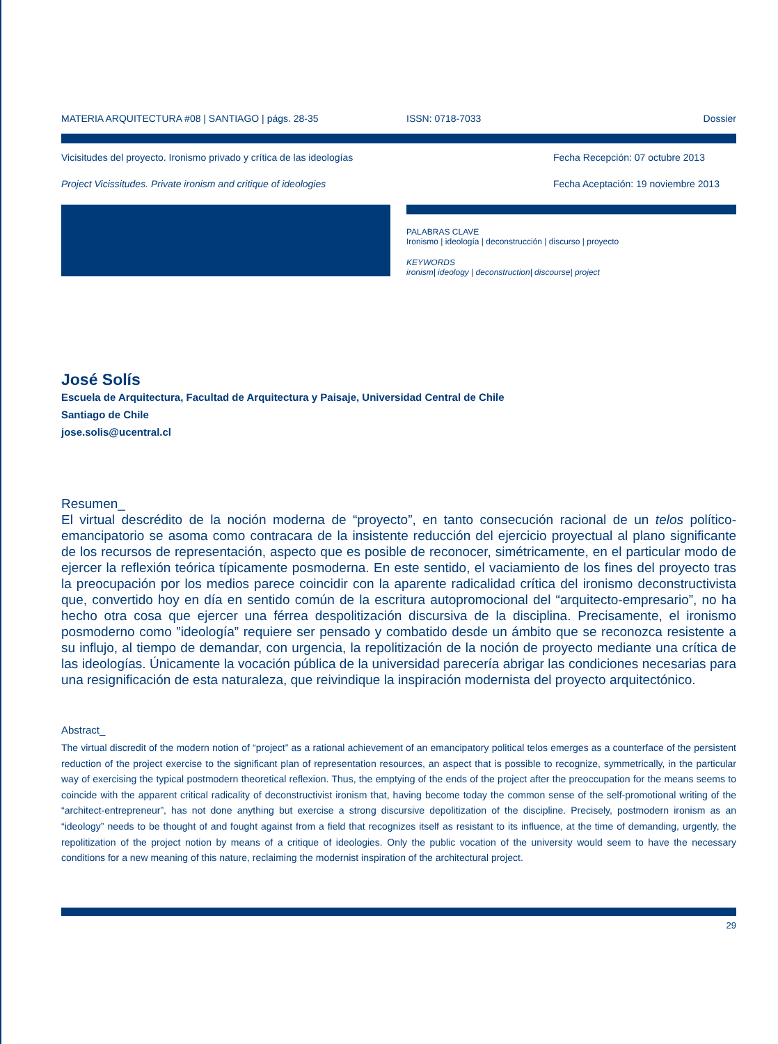MATERIA ARQUITECTURA #08 | SANTIAGO | págs. 28-35 ISSN: 0718-7033 Dossier
Vicisitudes del proyecto. Ironismo privado y crítica de las ideologías Fecha Recepción: 07 octubre 2013
Project Vicissitudes. Private ironism and critique of ideologies Fecha Aceptación: 19 noviembre 2013
PALABRAS CLAVE
Ironismo | ideología | deconstrucción | discurso | proyecto
KEYWORDS
ironism| ideology | deconstruction| discourse| project
José Solís
Escuela de Arquitectura, Facultad de Arquitectura y Paisaje, Universidad Central de Chile
Santiago de Chile
jose.solis@ucentral.cl
Resumen_
El virtual descrédito de la noción moderna de “proyecto”, en tanto consecución racional de un telos político-emancipatorio se asoma como contracara de la insistente reducción del ejercicio proyectual al plano significante de los recursos de representación, aspecto que es posible de reconocer, simétricamente, en el particular modo de ejercer la reflexión teórica típicamente posmoderna. En este sentido, el vaciamiento de los fines del proyecto tras la preocupación por los medios parece coincidir con la aparente radicalidad crítica del ironismo deconstructivista que, convertido hoy en día en sentido común de la escritura autopromocional del “arquitecto-empresario”, no ha hecho otra cosa que ejercer una férrea despolitización discursiva de la disciplina. Precisamente, el ironismo posmoderno como ”ideología” requiere ser pensado y combatido desde un ámbito que se reconozca resistente a su influjo, al tiempo de demandar, con urgencia, la repolitización de la noción de proyecto mediante una crítica de las ideologías. Únicamente la vocación pública de la universidad parecería abrigar las condiciones necesarias para una resignificación de esta naturaleza, que reivindique la inspiración modernista del proyecto arquitectónico.
Abstract_
The virtual discredit of the modern notion of “project” as a rational achievement of an emancipatory political telos emerges as a counterface of the persistent reduction of the project exercise to the significant plan of representation resources, an aspect that is possible to recognize, symmetrically, in the particular way of exercising the typical postmodern theoretical reflexion. Thus, the emptying of the ends of the project after the preoccupation for the means seems to coincide with the apparent critical radicality of deconstructivist ironism that, having become today the common sense of the self-promotional writing of the “architect-entrepreneur”, has not done anything but exercise a strong discursive depolitization of the discipline. Precisely, postmodern ironism as an “ideology” needs to be thought of and fought against from a field that recognizes itself as resistant to its influence, at the time of demanding, urgently, the repolitization of the project notion by means of a critique of ideologies. Only the public vocation of the university would seem to have the necessary conditions for a new meaning of this nature, reclaiming the modernist inspiration of the architectural project.
29